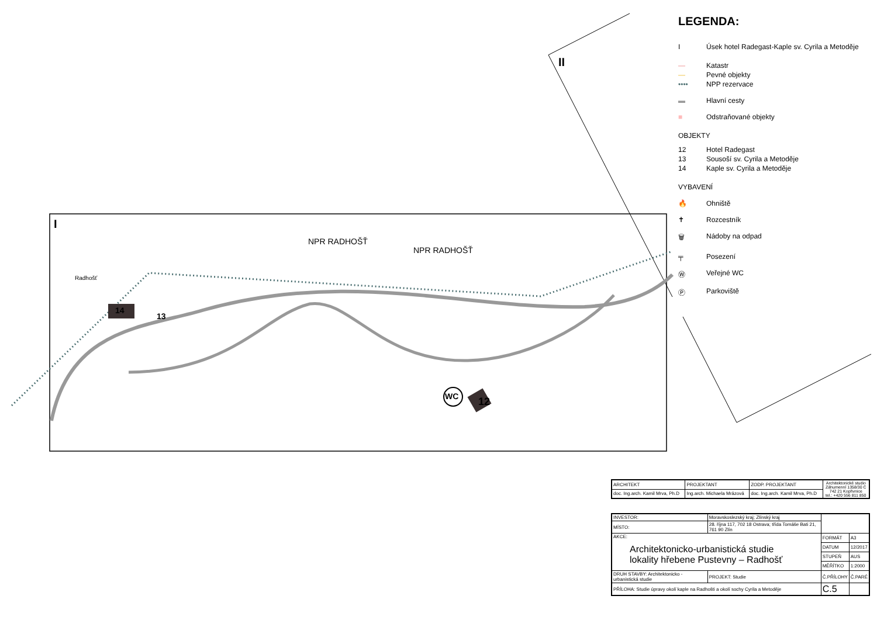I
II
NPR RADHOŠŤ
NPR RADHOŠŤ
Radhošť
14
13
12
WC
LEGENDA:
I Úsek hotel Radegast-Kaple sv. Cyrila a Metoděje
— Katastr
— Pevné objekty
•••• NPP rezervace
▬ Hlavní cesty
■ Odstraňované objekty
OBJEKTY
12 Hotel Radegast
13 Sousoší sv. Cyrila a Metoděje
14 Kaple sv. Cyrila a Metoděje
VYBAVENÍ
🔥 Ohniště
✝ Rozcestník
🗑 Nádoby na odpad
╤ Posezení
Ⓦ Veřejné WC
Ⓟ Parkoviště
| ARCHITEKT | PROJEKTANT | ZODP. PROJEKTANT | Architektonické studio Záhumenní 1358/30 C 742 21 Kopřivnice tel.: +420 556 811 850 |
| doc. Ing.arch. Kamil Mrva, Ph.D | Ing.arch. Michaela Mrázová | doc. Ing.arch. Kamil Mrva, Ph.D | |
| INVESTOR: | Moravskoslezský kraj; Zlínský kraj | | | |
| MÍSTO: | 28. října 117, 702 18 Ostrava; třída Tomáše Bati 21, 761 90 Zlín | | | |
| AKCE: Architektonicko-urbanistická studie lokality hřebene Pustevny – Radhošť | | | FORMÁT | A3 |
| | | | DATUM | 12/2017 |
| | | | STUPEŇ | AUS |
| | | | MĚŘÍTKO | 1:2000 |
| DRUH STAVBY: Architektonicko - urbanistická studie | | PROJEKT: Studie | Č.PŘÍLOHY | Č.PARÉ |
| PŘÍLOHA: Studie úpravy okolí kaple na Radhošti a okolí sochy Cyrila a Metoděje | | | C.5 | |